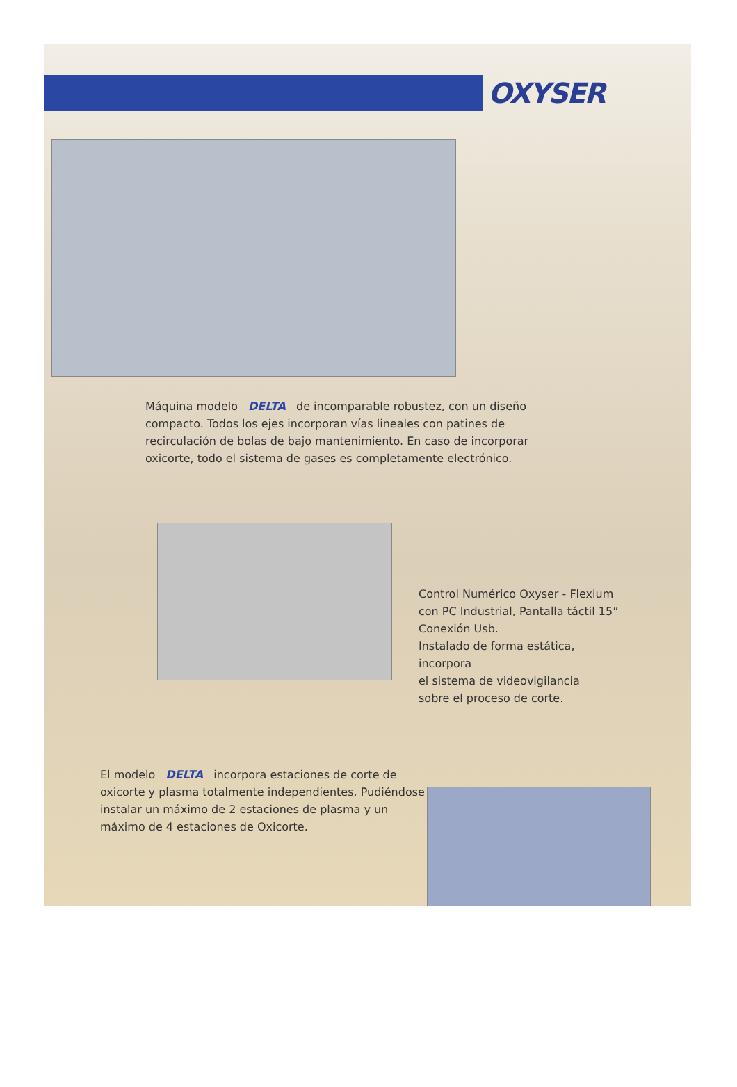OXYSER
Máquina modelo DELTA de incomparable robustez, con un diseño compacto. Todos los ejes incorporan vías lineales con patines de recirculación de bolas de bajo mantenimiento. En caso de incorporar oxicorte, todo el sistema de gases es completamente electrónico.
Control Numérico Oxyser - Flexium
con PC Industrial, Pantalla táctil 15”
Conexión Usb.
Instalado de forma estática, incorpora
el sistema de videovigilancia
sobre el proceso de corte.
El modelo DELTA incorpora estaciones de corte de oxicorte y plasma totalmente independientes. Pudiéndose instalar un máximo de 2 estaciones de plasma y un máximo de 4 estaciones de Oxicorte.